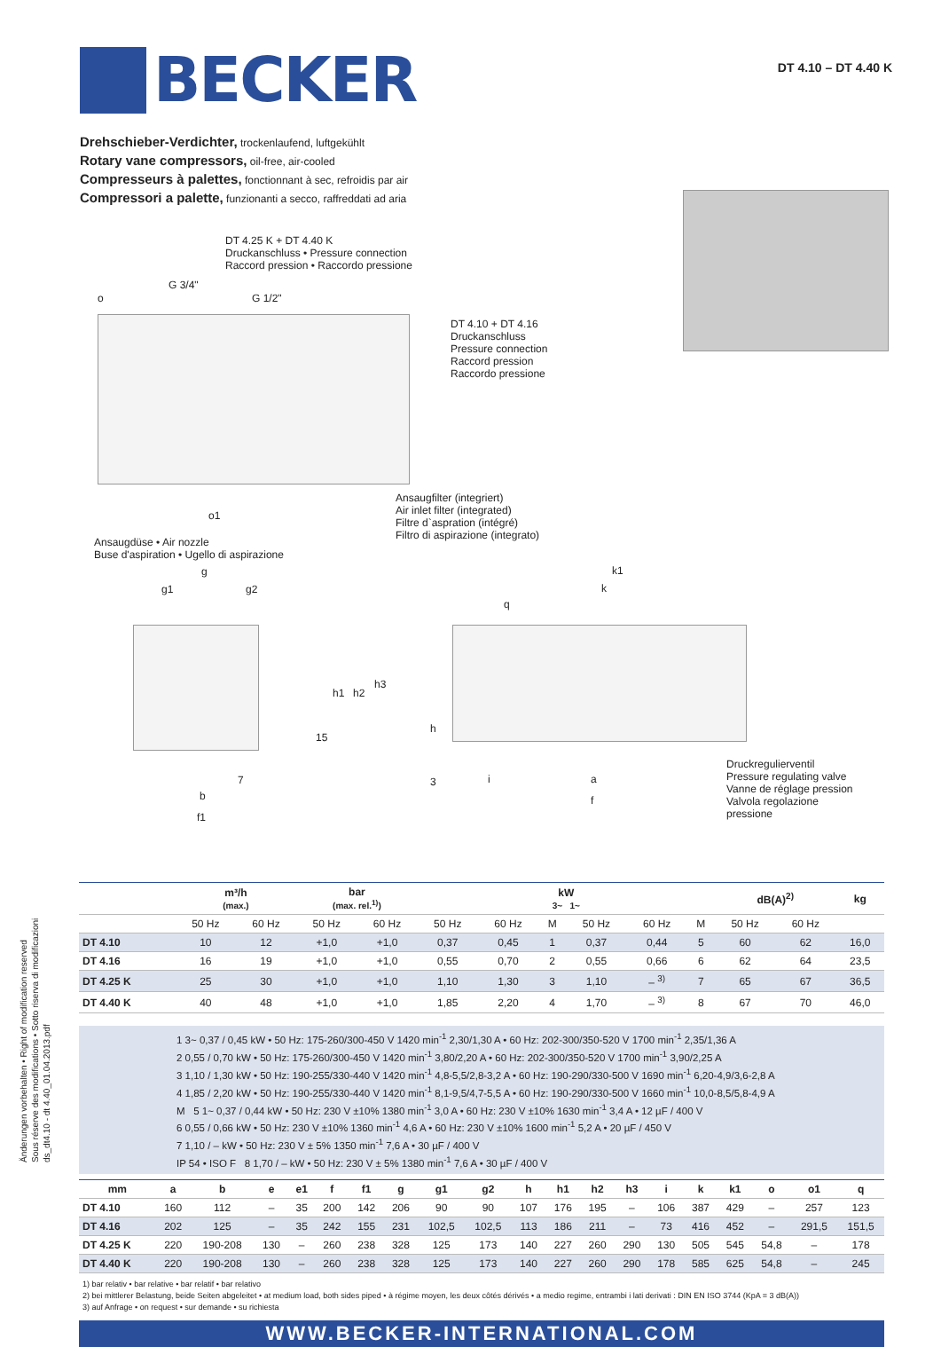BECKER
DT 4.10 – DT 4.40 K
Drehschieber-Verdichter, trockenlaufend, luftgekühlt
Rotary vane compressors, oil-free, air-cooled
Compresseurs à palettes, fonctionnant à sec, refroidis par air
Compressori a palette, funzionanti a secco, raffreddati ad aria
DT 4.25 K + DT 4.40 K
Druckanschluss • Pressure connection
Raccord pression • Raccordo pressione
G 3/4"
G 1/2"
o
DT 4.10 + DT 4.16
Druckanschluss
Pressure connection
Raccord pression
Raccordo pressione
o1
Ansaugfilter (integriert)
Air inlet filter (integrated)
Filtre d`aspration (intégré)
Filtro di aspirazione (integrato)
Ansaugdüse • Air nozzle
Buse d'aspiration • Ugello di aspirazione
g
g1 g2
h1 h2
h3
15
7
b
f1
k1
k
q
h
3 i a
f
Druckregulierventil
Pressure regulating valve
Vanne de réglage pression
Valvola regolazione pressione
| | m³/h (max.) | | bar (max. rel.<sup>1)</sup>) | | kW 3~ 1~ | | | | | | dB(A)<sup>2)</sup> | | kg |
| --- | --- | --- | --- | --- | --- | --- | --- | --- | --- | --- | --- | --- | --- |
| | 50 Hz | 60 Hz | 50 Hz | 60 Hz | 50 Hz | 60 Hz | M | 50 Hz | 60 Hz | M | 50 Hz | 60 Hz | |
| DT 4.10 | 10 | 12 | +1,0 | +1,0 | 0,37 | 0,45 | 1 | 0,37 | 0,44 | 5 | 60 | 62 | 16,0 |
| DT 4.16 | 16 | 19 | +1,0 | +1,0 | 0,55 | 0,70 | 2 | 0,55 | 0,66 | 6 | 62 | 64 | 23,5 |
| DT 4.25 K | 25 | 30 | +1,0 | +1,0 | 1,10 | 1,30 | 3 | 1,10 | – <sup>3)</sup> | 7 | 65 | 67 | 36,5 |
| DT 4.40 K | 40 | 48 | +1,0 | +1,0 | 1,85 | 2,20 | 4 | 1,70 | – <sup>3)</sup> | 8 | 67 | 70 | 46,0 |
1 3~ 0,37 / 0,45 kW • 50 Hz: 175-260/300-450 V 1420 min<sup>-1</sup> 2,30/1,30 A • 60 Hz: 202-300/350-520 V 1700 min<sup>-1</sup> 2,35/1,36 A
2 0,55 / 0,70 kW • 50 Hz: 175-260/300-450 V 1420 min<sup>-1</sup> 3,80/2,20 A • 60 Hz: 202-300/350-520 V 1700 min<sup>-1</sup> 3,90/2,25 A
3 1,10 / 1,30 kW • 50 Hz: 190-255/330-440 V 1420 min<sup>-1</sup> 4,8-5,5/2,8-3,2 A • 60 Hz: 190-290/330-500 V 1690 min<sup>-1</sup> 6,20-4,9/3,6-2,8 A
4 1,85 / 2,20 kW • 50 Hz: 190-255/330-440 V 1420 min<sup>-1</sup> 8,1-9,5/4,7-5,5 A • 60 Hz: 190-290/330-500 V 1660 min<sup>-1</sup> 10,0-8,5/5,8-4,9 A
M 5 1~ 0,37 / 0,44 kW • 50 Hz: 230 V ±10% 1380 min<sup>-1</sup> 3,0 A • 60 Hz: 230 V ±10% 1630 min<sup>-1</sup> 3,4 A • 12 µF / 400 V
6 0,55 / 0,66 kW • 50 Hz: 230 V ±10% 1360 min<sup>-1</sup> 4,6 A • 60 Hz: 230 V ±10% 1600 min<sup>-1</sup> 5,2 A • 20 µF / 450 V
7 1,10 / – kW • 50 Hz: 230 V ± 5% 1350 min<sup>-1</sup> 7,6 A • 30 µF / 400 V
IP 54 • ISO F 8 1,70 / – kW • 50 Hz: 230 V ± 5% 1380 min<sup>-1</sup> 7,6 A • 30 µF / 400 V
| mm | a | b | e | e1 | f | f1 | g | g1 | g2 | h | h1 | h2 | h3 | i | k | k1 | o | o1 | q |
| --- | --- | --- | --- | --- | --- | --- | --- | --- | --- | --- | --- | --- | --- | --- | --- | --- | --- | --- | --- |
| DT 4.10 | 160 | 112 | – | 35 | 200 | 142 | 206 | 90 | 90 | 107 | 176 | 195 | – | 106 | 387 | 429 | – | 257 | 123 |
| DT 4.16 | 202 | 125 | – | 35 | 242 | 155 | 231 | 102,5 | 102,5 | 113 | 186 | 211 | – | 73 | 416 | 452 | – | 291,5 | 151,5 |
| DT 4.25 K | 220 | 190-208 | 130 | – | 260 | 238 | 328 | 125 | 173 | 140 | 227 | 260 | 290 | 130 | 505 | 545 | 54,8 | – | 178 |
| DT 4.40 K | 220 | 190-208 | 130 | – | 260 | 238 | 328 | 125 | 173 | 140 | 227 | 260 | 290 | 178 | 585 | 625 | 54,8 | – | 245 |
1) bar relativ • bar relative • bar relatif • bar relativo
2) bei mittlerer Belastung, beide Seiten abgeleitet • at medium load, both sides piped • à régime moyen, les deux côtés dérivés • a medio regime, entrambi i lati derivati : DIN EN ISO 3744 (KpA = 3 dB(A))
3) auf Anfrage • on request • sur demande • su richiesta
WWW.BECKER-INTERNATIONAL.COM
Änderungen vorbehalten • Right of modification reserved
Sous réserve des modifications • Sotto riserva di modificazioni
ds_dt4.10 - dt 4.40_01.04.2013.pdf